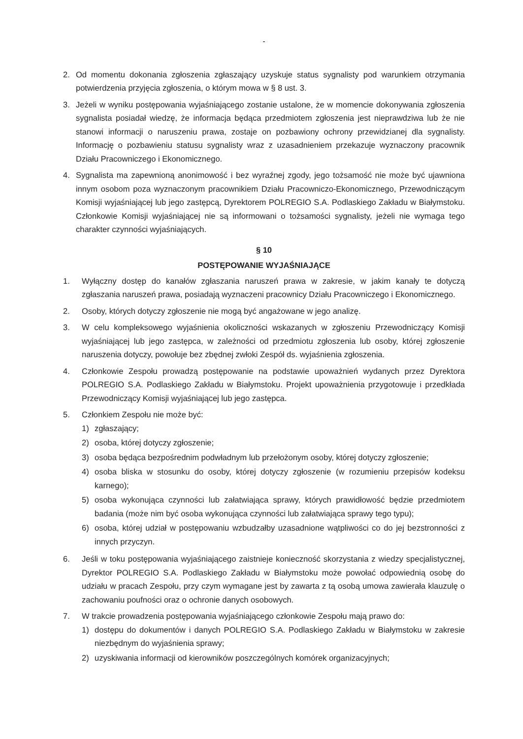-
2. Od momentu dokonania zgłoszenia zgłaszający uzyskuje status sygnalisty pod warunkiem otrzymania potwierdzenia przyjęcia zgłoszenia, o którym mowa w § 8 ust. 3.
3. Jeżeli w wyniku postępowania wyjaśniającego zostanie ustalone, że w momencie dokonywania zgłoszenia sygnalista posiadał wiedzę, że informacja będąca przedmiotem zgłoszenia jest nieprawdziwa lub że nie stanowi informacji o naruszeniu prawa, zostaje on pozbawiony ochrony przewidzianej dla sygnalisty. Informację o pozbawieniu statusu sygnalisty wraz z uzasadnieniem przekazuje wyznaczony pracownik Działu Pracowniczego i Ekonomicznego.
4. Sygnalista ma zapewnioną anonimowość i bez wyraźnej zgody, jego tożsamość nie może być ujawniona innym osobom poza wyznaczonym pracownikiem Działu Pracowniczo-Ekonomicznego, Przewodniczącym Komisji wyjaśniającej lub jego zastępcą, Dyrektorem POLREGIO S.A. Podlaskiego Zakładu w Białymstoku. Członkowie Komisji wyjaśniającej nie są informowani o tożsamości sygnalisty, jeżeli nie wymaga tego charakter czynności wyjaśniających.
§ 10
POSTĘPOWANIE WYJAŚNIAJĄCE
1. Wyłączny dostęp do kanałów zgłaszania naruszeń prawa w zakresie, w jakim kanały te dotyczą zgłaszania naruszeń prawa, posiadają wyznaczeni pracownicy Działu Pracowniczego i Ekonomicznego.
2. Osoby, których dotyczy zgłoszenie nie mogą być angażowane w jego analizę.
3. W celu kompleksowego wyjaśnienia okoliczności wskazanych w zgłoszeniu Przewodniczący Komisji wyjaśniającej lub jego zastępca, w zależności od przedmiotu zgłoszenia lub osoby, której zgłoszenie naruszenia dotyczy, powołuje bez zbędnej zwłoki Zespół ds. wyjaśnienia zgłoszenia.
4. Członkowie Zespołu prowadzą postępowanie na podstawie upoważnień wydanych przez Dyrektora POLREGIO S.A. Podlaskiego Zakładu w Białymstoku. Projekt upoważnienia przygotowuje i przedkłada Przewodniczący Komisji wyjaśniającej lub jego zastępca.
5. Członkiem Zespołu nie może być:
1) zgłaszający;
2) osoba, której dotyczy zgłoszenie;
3) osoba będąca bezpośrednim podwładnym lub przełożonym osoby, której dotyczy zgłoszenie;
4) osoba bliska w stosunku do osoby, której dotyczy zgłoszenie (w rozumieniu przepisów kodeksu karnego);
5) osoba wykonująca czynności lub załatwiająca sprawy, których prawidłowość będzie przedmiotem badania (może nim być osoba wykonująca czynności lub załatwiająca sprawy tego typu);
6) osoba, której udział w postępowaniu wzbudzałby uzasadnione wątpliwości co do jej bezstronności z innych przyczyn.
6. Jeśli w toku postępowania wyjaśniającego zaistnieje konieczność skorzystania z wiedzy specjalistycznej, Dyrektor POLREGIO S.A. Podlaskiego Zakładu w Białymstoku może powołać odpowiednią osobę do udziału w pracach Zespołu, przy czym wymagane jest by zawarta z tą osobą umowa zawierała klauzulę o zachowaniu poufności oraz o ochronie danych osobowych.
7. W trakcie prowadzenia postępowania wyjaśniającego członkowie Zespołu mają prawo do:
1) dostępu do dokumentów i danych POLREGIO S.A. Podlaskiego Zakładu w Białymstoku w zakresie niezbędnym do wyjaśnienia sprawy;
2) uzyskiwania informacji od kierowników poszczególnych komórek organizacyjnych;